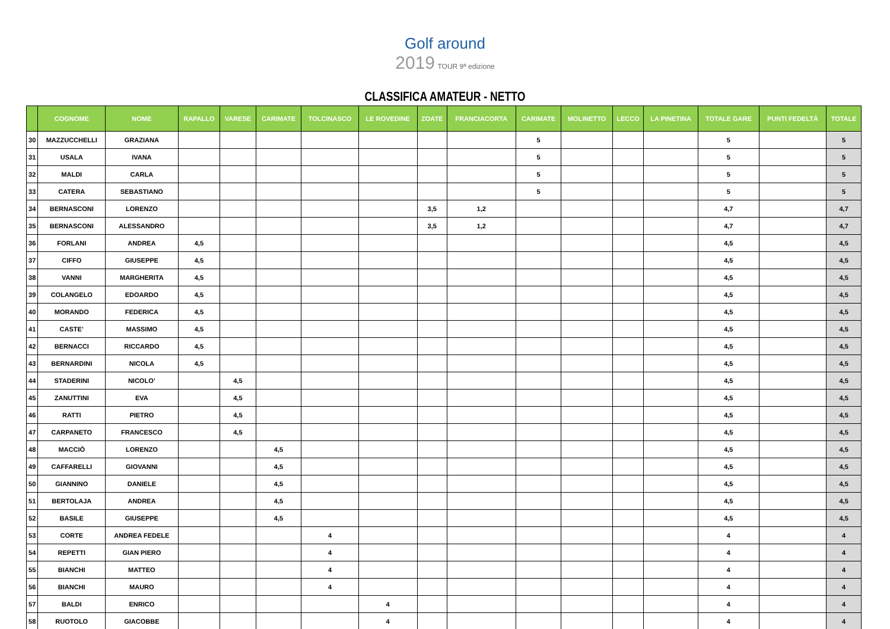Golf around
2019 TOUR 9ª edizione
CLASSIFICA AMATEUR - NETTO
| | COGNOME | NOME | RAPALLO | VARESE | CARIMATE | TOLCINASCO | LE ROVEDINE | ZOATE | FRANCIACORTA | CARIMATE | MOLINETTO | LECCO | LA PINETINA | TOTALE GARE | PUNTI FEDELTÀ | TOTALE |
| --- | --- | --- | --- | --- | --- | --- | --- | --- | --- | --- | --- | --- | --- | --- | --- | --- |
| 30 | MAZZUCCHELLI | GRAZIANA | | | | | | | | 5 | | | | 5 | | 5 |
| 31 | USALA | IVANA | | | | | | | | 5 | | | | 5 | | 5 |
| 32 | MALDI | CARLA | | | | | | | | 5 | | | | 5 | | 5 |
| 33 | CATERA | SEBASTIANO | | | | | | | | 5 | | | | 5 | | 5 |
| 34 | BERNASCONI | LORENZO | | | | | | 3,5 | 1,2 | | | | | 4,7 | | 4,7 |
| 35 | BERNASCONI | ALESSANDRO | | | | | | 3,5 | 1,2 | | | | | 4,7 | | 4,7 |
| 36 | FORLANI | ANDREA | 4,5 | | | | | | | | | | | 4,5 | | 4,5 |
| 37 | CIFFO | GIUSEPPE | 4,5 | | | | | | | | | | | 4,5 | | 4,5 |
| 38 | VANNI | MARGHERITA | 4,5 | | | | | | | | | | | 4,5 | | 4,5 |
| 39 | COLANGELO | EDOARDO | 4,5 | | | | | | | | | | | 4,5 | | 4,5 |
| 40 | MORANDO | FEDERICA | 4,5 | | | | | | | | | | | 4,5 | | 4,5 |
| 41 | CASTE’ | MASSIMO | 4,5 | | | | | | | | | | | 4,5 | | 4,5 |
| 42 | BERNACCI | RICCARDO | 4,5 | | | | | | | | | | | 4,5 | | 4,5 |
| 43 | BERNARDINI | NICOLA | 4,5 | | | | | | | | | | | 4,5 | | 4,5 |
| 44 | STADERINI | NICOLO’ | | 4,5 | | | | | | | | | | 4,5 | | 4,5 |
| 45 | ZANUTTINI | EVA | | 4,5 | | | | | | | | | | 4,5 | | 4,5 |
| 46 | RATTI | PIETRO | | 4,5 | | | | | | | | | | 4,5 | | 4,5 |
| 47 | CARPANETO | FRANCESCO | | 4,5 | | | | | | | | | | 4,5 | | 4,5 |
| 48 | MACCIÒ | LORENZO | | | 4,5 | | | | | | | | | 4,5 | | 4,5 |
| 49 | CAFFARELLI | GIOVANNI | | | 4,5 | | | | | | | | | 4,5 | | 4,5 |
| 50 | GIANNINO | DANIELE | | | 4,5 | | | | | | | | | 4,5 | | 4,5 |
| 51 | BERTOLAJA | ANDREA | | | 4,5 | | | | | | | | | 4,5 | | 4,5 |
| 52 | BASILE | GIUSEPPE | | | 4,5 | | | | | | | | | 4,5 | | 4,5 |
| 53 | CORTE | ANDREA FEDELE | | | | 4 | | | | | | | | 4 | | 4 |
| 54 | REPETTI | GIAN PIERO | | | | 4 | | | | | | | | 4 | | 4 |
| 55 | BIANCHI | MATTEO | | | | 4 | | | | | | | | 4 | | 4 |
| 56 | BIANCHI | MAURO | | | | 4 | | | | | | | | 4 | | 4 |
| 57 | BALDI | ENRICO | | | | | 4 | | | | | | | 4 | | 4 |
| 58 | RUOTOLO | GIACOBBE | | | | | 4 | | | | | | | 4 | | 4 |